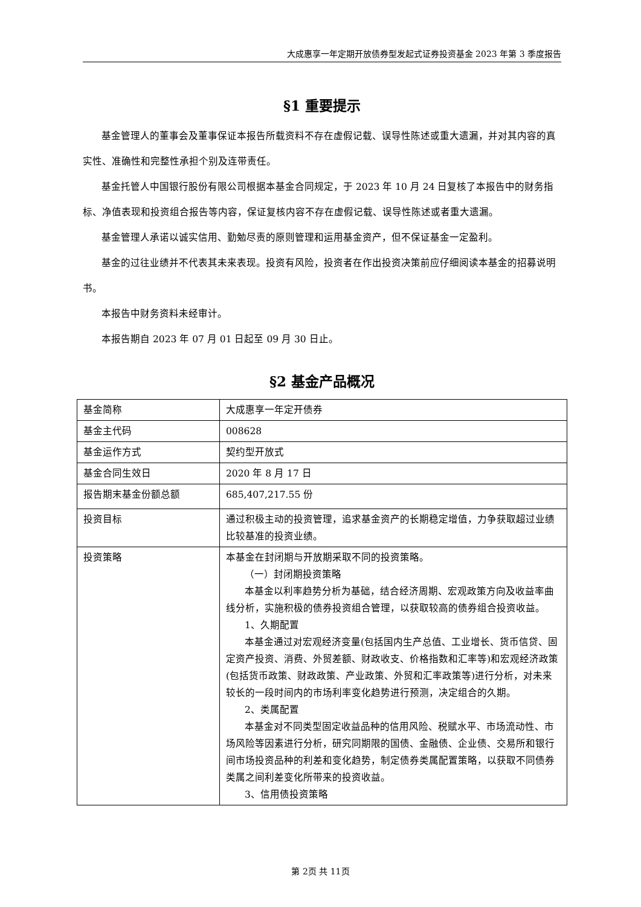大成惠享一年定期开放债券型发起式证券投资基金 2023 年第 3 季度报告
§1 重要提示
基金管理人的董事会及董事保证本报告所载资料不存在虚假记载、误导性陈述或重大遗漏，并对其内容的真实性、准确性和完整性承担个别及连带责任。
基金托管人中国银行股份有限公司根据本基金合同规定，于 2023 年 10 月 24 日复核了本报告中的财务指标、净值表现和投资组合报告等内容，保证复核内容不存在虚假记载、误导性陈述或者重大遗漏。
基金管理人承诺以诚实信用、勤勉尽责的原则管理和运用基金资产，但不保证基金一定盈利。
基金的过往业绩并不代表其未来表现。投资有风险，投资者在作出投资决策前应仔细阅读本基金的招募说明书。
本报告中财务资料未经审计。
本报告期自 2023 年 07 月 01 日起至 09 月 30 日止。
§2 基金产品概况
| 基金简称 | 大成惠享一年定开债券 |
| 基金主代码 | 008628 |
| 基金运作方式 | 契约型开放式 |
| 基金合同生效日 | 2020 年 8 月 17 日 |
| 报告期末基金份额总额 | 685,407,217.55 份 |
| 投资目标 | 通过积极主动的投资管理，追求基金资产的长期稳定增值，力争获取超过业绩比较基准的投资业绩。 |
| 投资策略 | 本基金在封闭期与开放期采取不同的投资策略。 （一）封闭期投资策略 本基金以利率趋势分析为基础，结合经济周期、宏观政策方向及收益率曲线分析，实施积极的债券投资组合管理，以获取较高的债券组合投资收益。 1、久期配置 本基金通过对宏观经济变量(包括国内生产总值、工业增长、货币信贷、固定资产投资、消费、外贸差额、财政收支、价格指数和汇率等)和宏观经济政策(包括货币政策、财政政策、产业政策、外贸和汇率政策等)进行分析，对未来较长的一段时间内的市场利率变化趋势进行预测，决定组合的久期。 2、类属配置 本基金对不同类型固定收益品种的信用风险、税赋水平、市场流动性、市场风险等因素进行分析，研究同期限的国债、金融债、企业债、交易所和银行间市场投资品种的利差和变化趋势，制定债券类属配置策略，以获取不同债券类属之间利差变化所带来的投资收益。 3、信用债投资策略 |
第 2页 共 11页